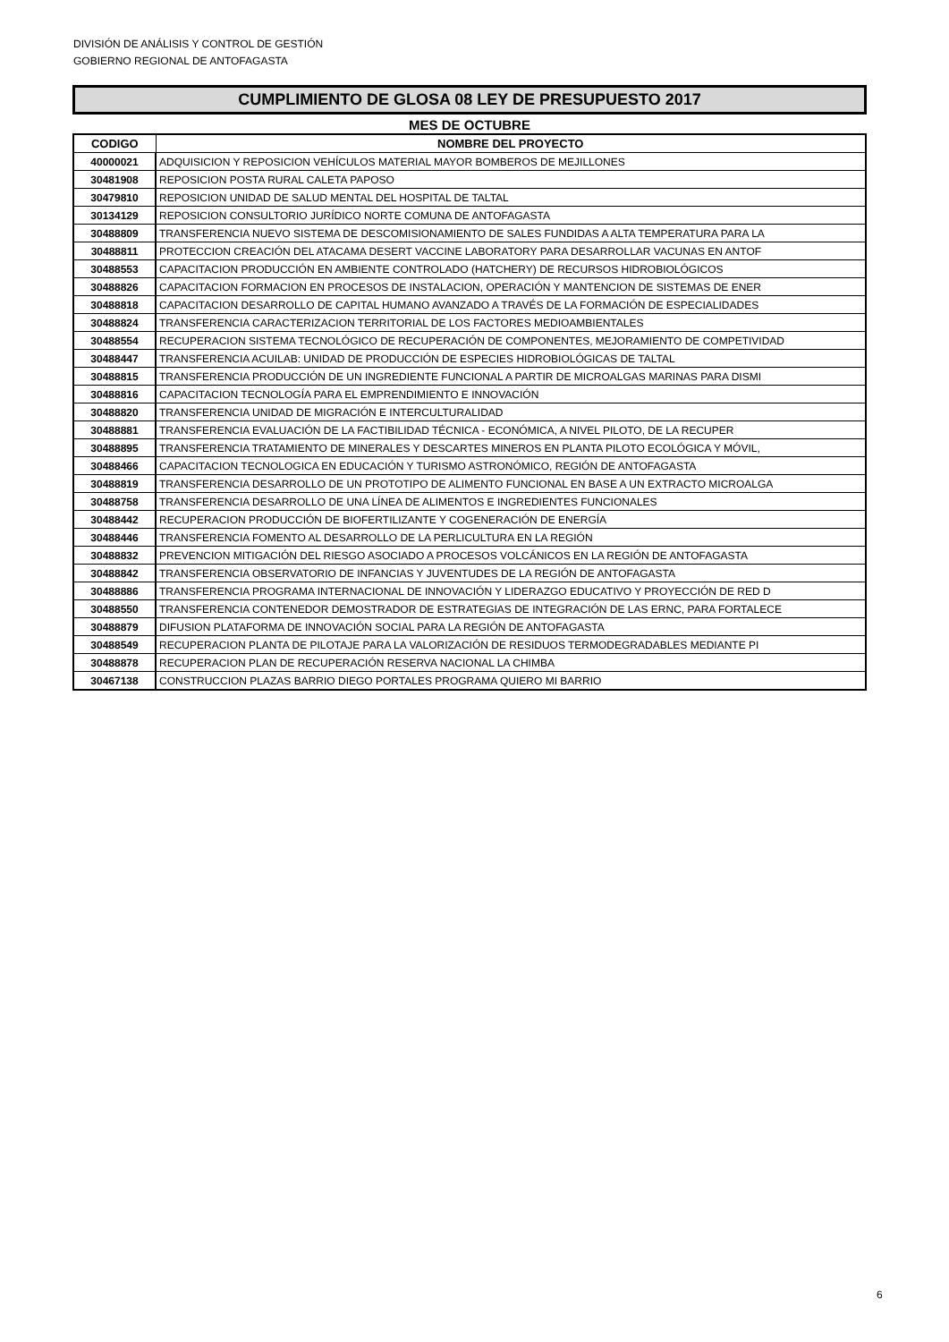DIVISIÓN DE ANÁLISIS Y CONTROL DE GESTIÓN
GOBIERNO REGIONAL DE ANTOFAGASTA
CUMPLIMIENTO DE GLOSA 08 LEY DE PRESUPUESTO 2017
MES DE OCTUBRE
| CODIGO | NOMBRE DEL PROYECTO |
| --- | --- |
| 40000021 | ADQUISICION Y REPOSICION VEHÍCULOS MATERIAL MAYOR BOMBEROS DE MEJILLONES |
| 30481908 | REPOSICION POSTA RURAL CALETA PAPOSO |
| 30479810 | REPOSICION UNIDAD DE SALUD MENTAL DEL HOSPITAL DE TALTAL |
| 30134129 | REPOSICION CONSULTORIO JURÍDICO NORTE COMUNA DE ANTOFAGASTA |
| 30488809 | TRANSFERENCIA NUEVO SISTEMA DE DESCOMISIONAMIENTO DE SALES FUNDIDAS A ALTA TEMPERATURA PARA LA |
| 30488811 | PROTECCION CREACIÓN DEL ATACAMA DESERT VACCINE LABORATORY PARA DESARROLLAR VACUNAS EN ANTOF |
| 30488553 | CAPACITACION PRODUCCIÓN EN AMBIENTE CONTROLADO (HATCHERY) DE RECURSOS HIDROBIOLÓGICOS |
| 30488826 | CAPACITACION FORMACION EN PROCESOS DE INSTALACION, OPERACIÓN Y MANTENCION DE SISTEMAS DE ENER |
| 30488818 | CAPACITACION DESARROLLO DE CAPITAL HUMANO AVANZADO A TRAVÉS DE LA FORMACIÓN DE ESPECIALIDADES |
| 30488824 | TRANSFERENCIA CARACTERIZACION TERRITORIAL DE LOS FACTORES MEDIOAMBIENTALES |
| 30488554 | RECUPERACION SISTEMA TECNOLÓGICO DE RECUPERACIÓN DE COMPONENTES, MEJORAMIENTO DE COMPETIVIDAD |
| 30488447 | TRANSFERENCIA ACUILAB: UNIDAD DE PRODUCCIÓN DE ESPECIES HIDROBIOLÓGICAS DE TALTAL |
| 30488815 | TRANSFERENCIA PRODUCCIÓN DE UN INGREDIENTE FUNCIONAL A PARTIR DE MICROALGAS MARINAS PARA DISMI |
| 30488816 | CAPACITACION TECNOLOGÍA PARA EL EMPRENDIMIENTO E INNOVACIÓN |
| 30488820 | TRANSFERENCIA UNIDAD DE MIGRACIÓN E INTERCULTURALIDAD |
| 30488881 | TRANSFERENCIA EVALUACIÓN DE LA FACTIBILIDAD TÉCNICA - ECONÓMICA, A NIVEL PILOTO, DE LA RECUPER |
| 30488895 | TRANSFERENCIA TRATAMIENTO DE MINERALES Y DESCARTES MINEROS EN PLANTA PILOTO ECOLÓGICA Y MÓVIL, |
| 30488466 | CAPACITACION TECNOLOGICA EN EDUCACIÓN Y TURISMO ASTRONÓMICO, REGIÓN DE ANTOFAGASTA |
| 30488819 | TRANSFERENCIA DESARROLLO DE UN PROTOTIPO DE ALIMENTO FUNCIONAL EN BASE A UN EXTRACTO MICROALGA |
| 30488758 | TRANSFERENCIA DESARROLLO DE UNA LÍNEA DE ALIMENTOS E INGREDIENTES FUNCIONALES |
| 30488442 | RECUPERACION PRODUCCIÓN DE BIOFERTILIZANTE Y COGENERACIÓN DE ENERGÍA |
| 30488446 | TRANSFERENCIA FOMENTO AL DESARROLLO DE LA PERLICULTURA EN LA REGIÓN |
| 30488832 | PREVENCION MITIGACIÓN DEL RIESGO ASOCIADO A PROCESOS VOLCÁNICOS EN LA REGIÓN DE ANTOFAGASTA |
| 30488842 | TRANSFERENCIA OBSERVATORIO DE INFANCIAS Y JUVENTUDES DE LA REGIÓN DE ANTOFAGASTA |
| 30488886 | TRANSFERENCIA PROGRAMA INTERNACIONAL DE INNOVACIÓN Y LIDERAZGO EDUCATIVO Y PROYECCIÓN DE RED D |
| 30488550 | TRANSFERENCIA CONTENEDOR DEMOSTRADOR DE ESTRATEGIAS DE INTEGRACIÓN DE LAS ERNC, PARA FORTALECE |
| 30488879 | DIFUSION PLATAFORMA DE INNOVACIÓN SOCIAL PARA LA REGIÓN DE ANTOFAGASTA |
| 30488549 | RECUPERACION PLANTA DE PILOTAJE PARA LA VALORIZACIÓN DE RESIDUOS TERMODEGRADABLES MEDIANTE PI |
| 30488878 | RECUPERACION PLAN DE RECUPERACIÓN RESERVA NACIONAL LA CHIMBA |
| 30467138 | CONSTRUCCION PLAZAS BARRIO DIEGO PORTALES PROGRAMA QUIERO MI BARRIO |
6